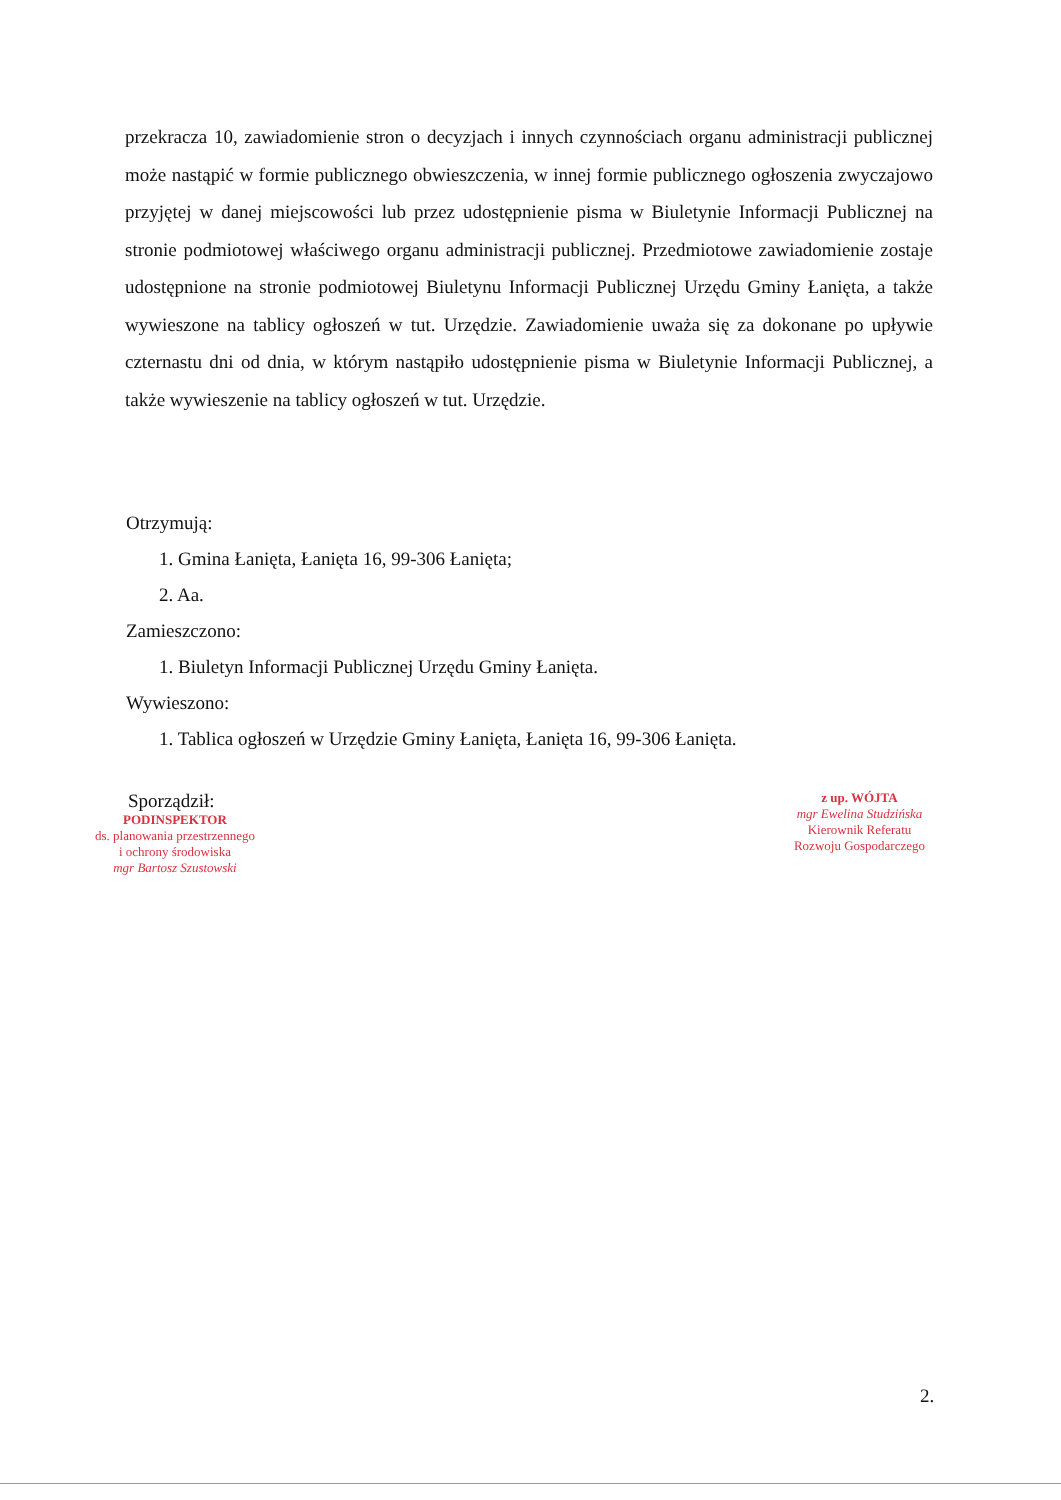przekracza 10, zawiadomienie stron o decyzjach i innych czynnościach organu administracji publicznej może nastąpić w formie publicznego obwieszczenia, w innej formie publicznego ogłoszenia zwyczajowo przyjętej w danej miejscowości lub przez udostępnienie pisma w Biuletynie Informacji Publicznej na stronie podmiotowej właściwego organu administracji publicznej. Przedmiotowe zawiadomienie zostaje udostępnione na stronie podmiotowej Biuletynu Informacji Publicznej Urzędu Gminy Łanięta, a także wywieszone na tablicy ogłoszeń w tut. Urzędzie. Zawiadomienie uważa się za dokonane po upływie czternastu dni od dnia, w którym nastąpiło udostępnienie pisma w Biuletynie Informacji Publicznej, a także wywieszenie na tablicy ogłoszeń w tut. Urzędzie.
Otrzymują:
1. Gmina Łanięta, Łanięta 16, 99-306 Łanięta;
2. Aa.
Zamieszczono:
1. Biuletyn Informacji Publicznej Urzędu Gminy Łanięta.
Wywieszono:
1. Tablica ogłoszeń w Urzędzie Gminy Łanięta, Łanięta 16, 99-306 Łanięta.
Sporządził:
PODINSPEKTOR
ds. planowania przestrzennego
i ochrony środowiska
mgr Bartosz Szustowski
z up. WÓJTA
mgr Ewelina Studzińska
Kierownik Referatu
Rozwoju Gospodarczego
2.